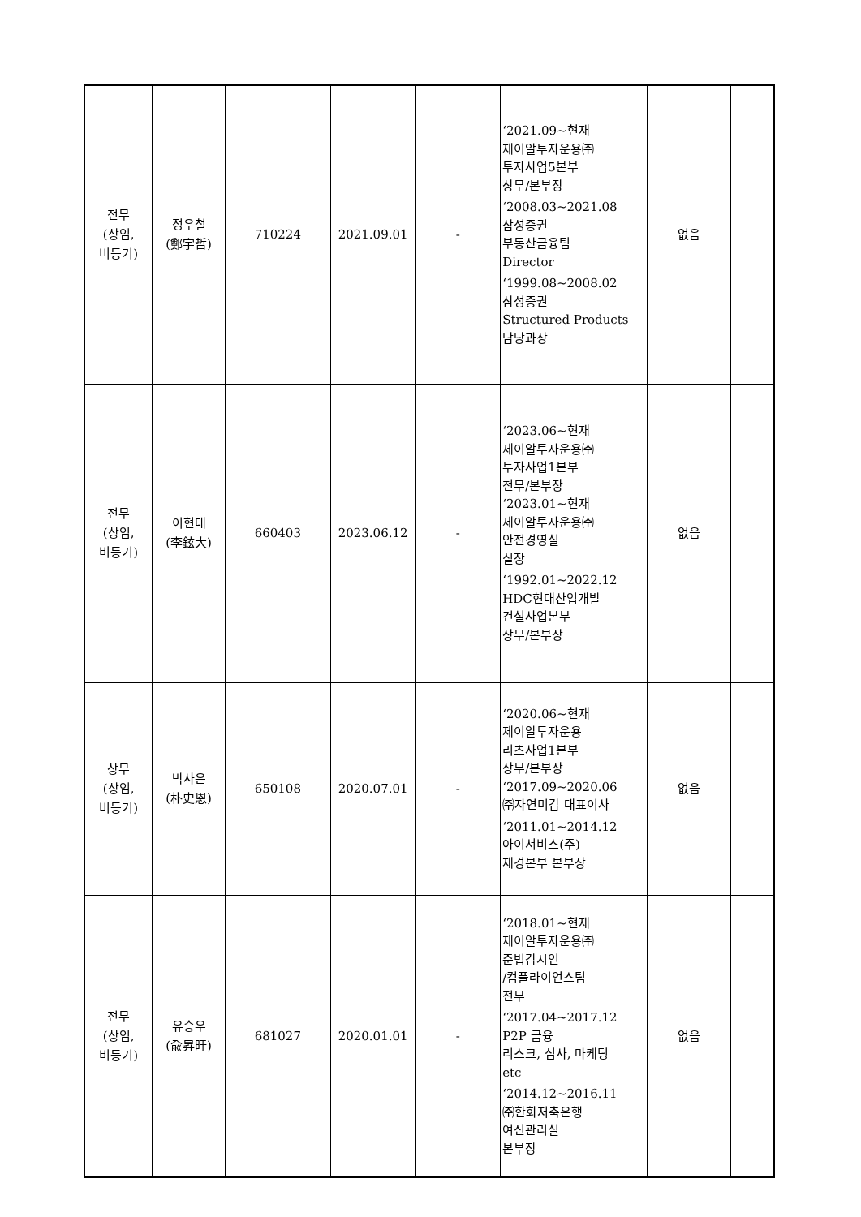| 전무 (상임, 비등기) | 정우철 (鄭宇哲) | 710224 | 2021.09.01 | - | ‘2021.09~현재 제이알투자운용㈜ 투자사업5본부 상무/본부장 ‘2008.03~2021.08 삼성증권 부동산금융팀 Director ‘1999.08~2008.02 삼성증권 Structured Products 담당과장 | 없음 | |
| 전무 (상임, 비등기) | 이현대 (李鉉大) | 660403 | 2023.06.12 | - | ‘2023.06~현재 제이알투자운용㈜ 투자사업1본부 전무/본부장 ‘2023.01~현재 제이알투자운용㈜ 안전경영실 실장 ‘1992.01~2022.12 HDC현대산업개발 건설사업본부 상무/본부장 | 없음 | |
| 상무 (상임, 비등기) | 박사은 (朴史恩) | 650108 | 2020.07.01 | - | ‘2020.06~현재 제이알투자운용 리츠사업1본부 상무/본부장 ‘2017.09~2020.06 ㈜자연미감 대표이사 ‘2011.01~2014.12 아이서비스(주) 재경본부 본부장 | 없음 | |
| 전무 (상임, 비등기) | 유승우 (兪昇旴) | 681027 | 2020.01.01 | - | ‘2018.01~현재 제이알투자운용㈜ 준법감시인 /컴플라이언스팀 전무 ‘2017.04~2017.12 P2P 금융 리스크, 심사, 마케팅 etc ‘2014.12~2016.11 ㈜한화저축은행 여신관리실 본부장 | 없음 | |